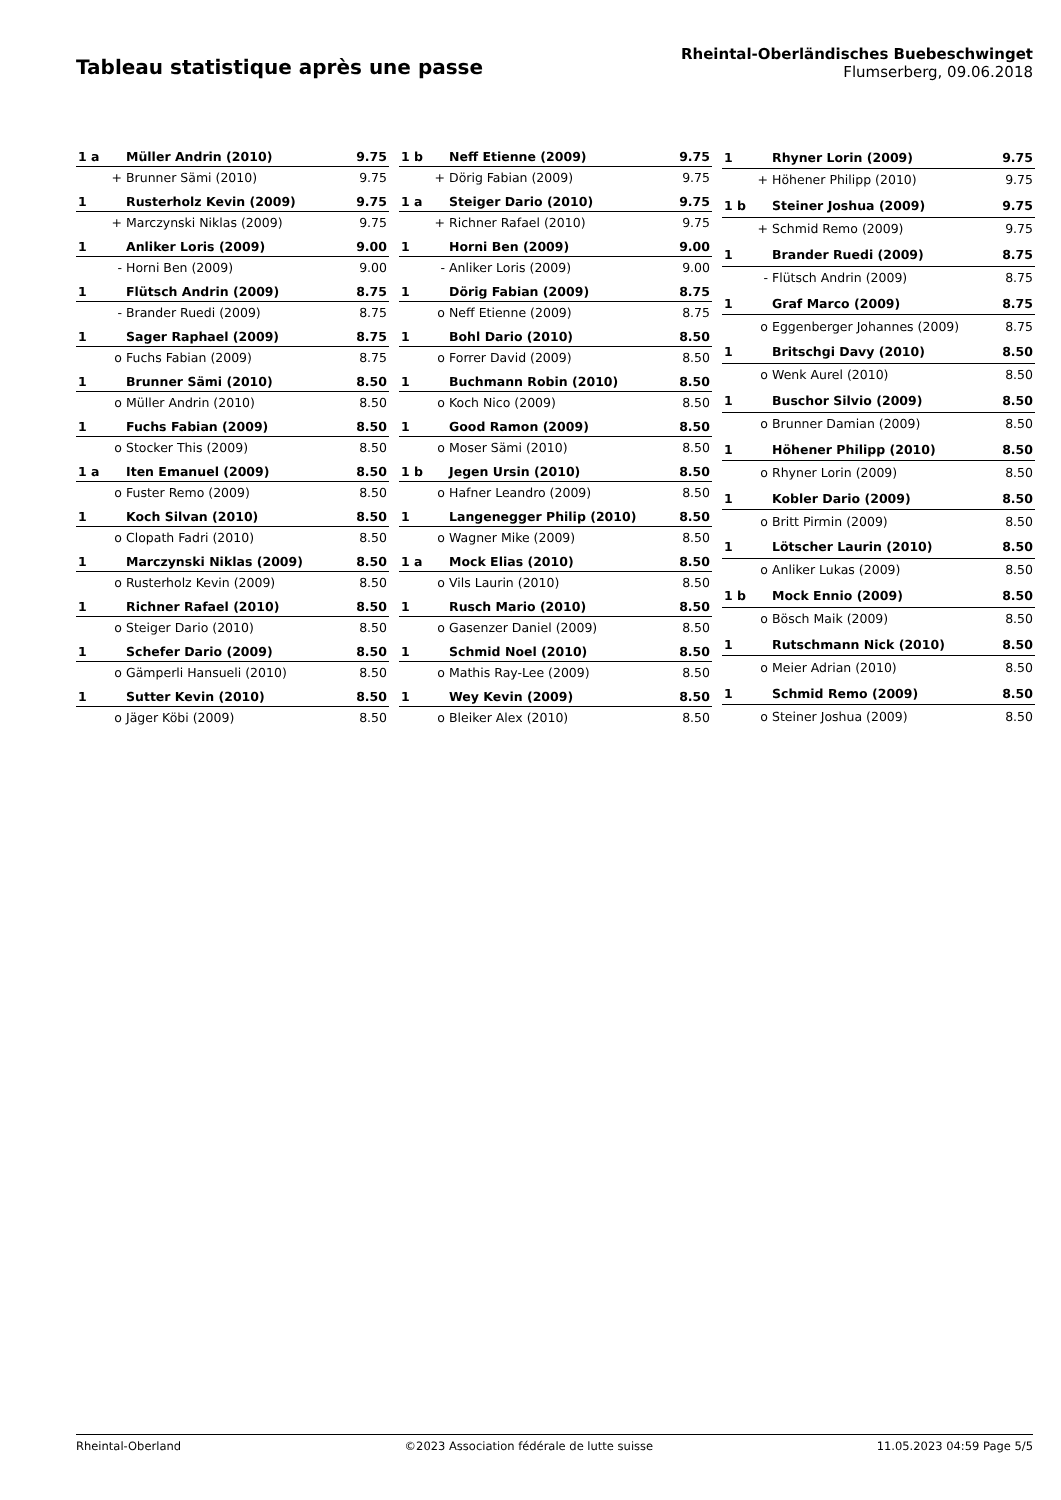Tableau statistique après une passe
Rheintal-Oberländisches Buebeschwinget
Flumserberg, 09.06.2018
| 1 a | Müller Andrin (2010) | 9.75 |
| + | Brunner Sämi (2010) | 9.75 |
| 1 | Rusterholz Kevin (2009) | 9.75 |
| + | Marczynski Niklas (2009) | 9.75 |
| 1 | Anliker Loris (2009) | 9.00 |
| - | Horni Ben (2009) | 9.00 |
| 1 | Flütsch Andrin (2009) | 8.75 |
| - | Brander Ruedi (2009) | 8.75 |
| 1 | Sager Raphael (2009) | 8.75 |
| o | Fuchs Fabian (2009) | 8.75 |
| 1 | Brunner Sämi (2010) | 8.50 |
| o | Müller Andrin (2010) | 8.50 |
| 1 | Fuchs Fabian (2009) | 8.50 |
| o | Stocker This (2009) | 8.50 |
| 1 a | Iten Emanuel (2009) | 8.50 |
| o | Fuster Remo (2009) | 8.50 |
| 1 | Koch Silvan (2010) | 8.50 |
| o | Clopath Fadri (2010) | 8.50 |
| 1 | Marczynski Niklas (2009) | 8.50 |
| o | Rusterholz Kevin (2009) | 8.50 |
| 1 | Richner Rafael (2010) | 8.50 |
| o | Steiger Dario (2010) | 8.50 |
| 1 | Schefer Dario (2009) | 8.50 |
| o | Gämperli Hansueli (2010) | 8.50 |
| 1 | Sutter Kevin (2010) | 8.50 |
| o | Jäger Köbi (2009) | 8.50 |
| 1 b | Neff Etienne (2009) | 9.75 |
| + | Dörig Fabian (2009) | 9.75 |
| 1 a | Steiger Dario (2010) | 9.75 |
| + | Richner Rafael (2010) | 9.75 |
| 1 | Horni Ben (2009) | 9.00 |
| - | Anliker Loris (2009) | 9.00 |
| 1 | Dörig Fabian (2009) | 8.75 |
| o | Neff Etienne (2009) | 8.75 |
| 1 | Bohl Dario (2010) | 8.50 |
| o | Forrer David (2009) | 8.50 |
| 1 | Buchmann Robin (2010) | 8.50 |
| o | Koch Nico (2009) | 8.50 |
| 1 | Good Ramon (2009) | 8.50 |
| o | Moser Sämi (2010) | 8.50 |
| 1 b | Jegen Ursin (2010) | 8.50 |
| o | Hafner Leandro (2009) | 8.50 |
| 1 | Langenegger Philip (2010) | 8.50 |
| o | Wagner Mike (2009) | 8.50 |
| 1 a | Mock Elias (2010) | 8.50 |
| o | Vils Laurin (2010) | 8.50 |
| 1 | Rusch Mario (2010) | 8.50 |
| o | Gasenzer Daniel (2009) | 8.50 |
| 1 | Schmid Noel (2010) | 8.50 |
| o | Mathis Ray-Lee (2009) | 8.50 |
| 1 | Wey Kevin (2009) | 8.50 |
| o | Bleiker Alex (2010) | 8.50 |
| 1 | Rhyner Lorin (2009) | 9.75 |
| + | Höhener Philipp (2010) | 9.75 |
| 1 b | Steiner Joshua (2009) | 9.75 |
| + | Schmid Remo (2009) | 9.75 |
| 1 | Brander Ruedi (2009) | 8.75 |
| - | Flütsch Andrin (2009) | 8.75 |
| 1 | Graf Marco (2009) | 8.75 |
| o | Eggenberger Johannes (2009) | 8.75 |
| 1 | Britschgi Davy (2010) | 8.50 |
| o | Wenk Aurel (2010) | 8.50 |
| 1 | Buschor Silvio (2009) | 8.50 |
| o | Brunner Damian (2009) | 8.50 |
| 1 | Höhener Philipp (2010) | 8.50 |
| o | Rhyner Lorin (2009) | 8.50 |
| 1 | Kobler Dario (2009) | 8.50 |
| o | Britt Pirmin (2009) | 8.50 |
| 1 | Lötscher Laurin (2010) | 8.50 |
| o | Anliker Lukas (2009) | 8.50 |
| 1 b | Mock Ennio (2009) | 8.50 |
| o | Bösch Maik (2009) | 8.50 |
| 1 | Rutschmann Nick (2010) | 8.50 |
| o | Meier Adrian (2010) | 8.50 |
| 1 | Schmid Remo (2009) | 8.50 |
| o | Steiner Joshua (2009) | 8.50 |
Rheintal-Oberland ©2023 Association fédérale de lutte suisse 11.05.2023 04:59 Page 5/5